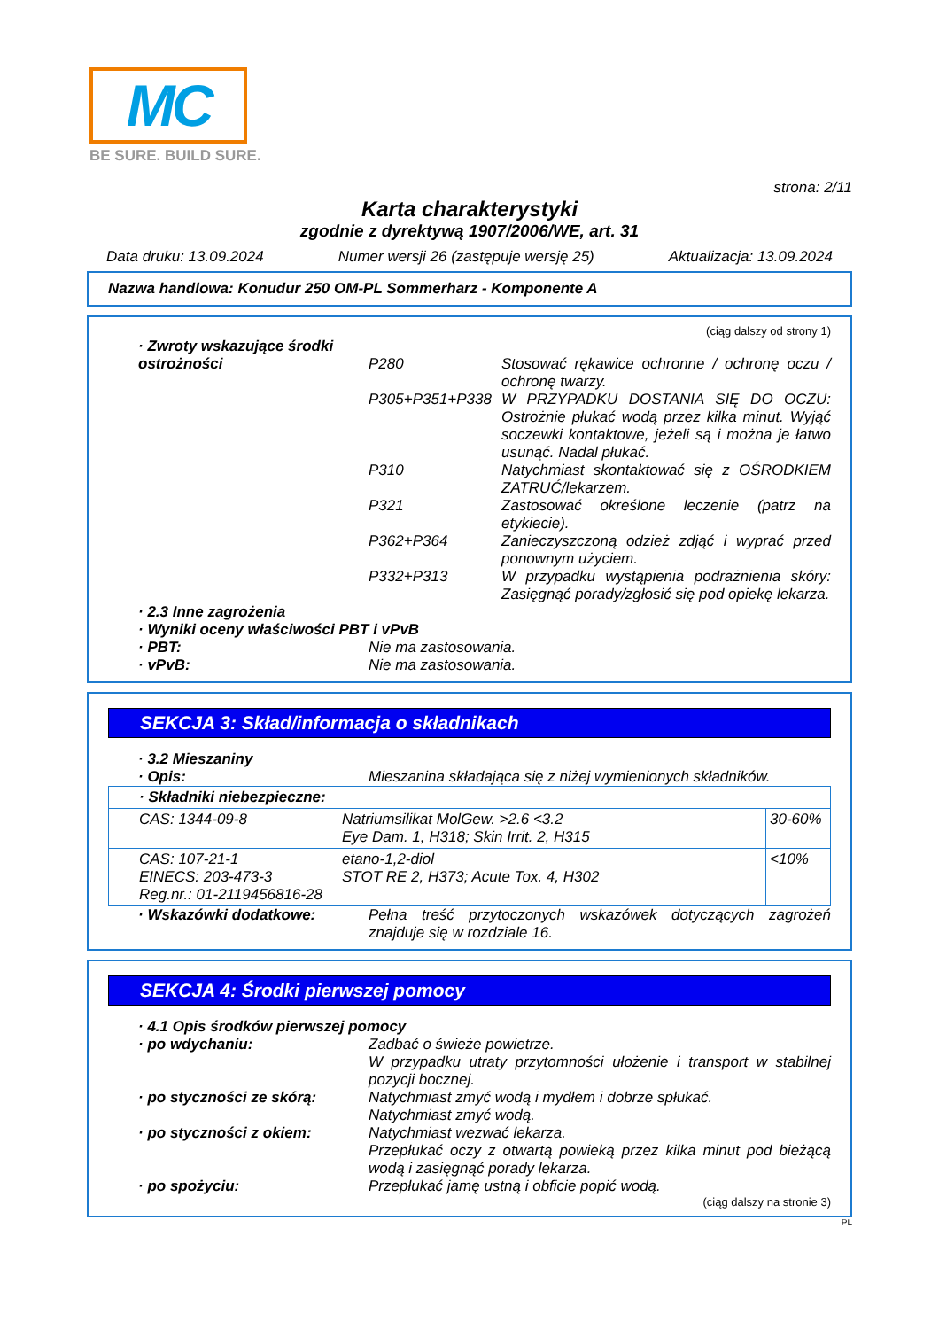MC
BE SURE. BUILD SURE.
strona: 2/11
Karta charakterystyki
zgodnie z dyrektywą 1907/2006/WE, art. 31
Data druku: 13.09.2024 Numer wersji 26 (zastępuje wersję 25) Aktualizacja: 13.09.2024
Nazwa handlowa: Konudur 250 OM-PL Sommerharz - Komponente A
(ciąg dalszy od strony 1)
· Zwroty wskazujące środki ostrożności
P280
Stosować rękawice ochronne / ochronę oczu / ochronę twarzy.
P305+P351+P338 W PRZYPADKU DOSTANIA SIĘ DO OCZU: Ostrożnie płukać wodą przez kilka minut. Wyjąć soczewki kontaktowe, jeżeli są i można je łatwo usunąć. Nadal płukać.
P310 Natychmiast skontaktować się z OŚRODKIEM ZATRUĆ/lekarzem.
P321 Zastosować określone leczenie (patrz na etykiecie).
P362+P364 Zanieczyszczoną odzież zdjąć i wyprać przed ponownym użyciem.
P332+P313 W przypadku wystąpienia podrażnienia skóry: Zasięgnąć porady/zgłosić się pod opiekę lekarza.
· 2.3 Inne zagrożenia
· Wyniki oceny właściwości PBT i vPvB
· PBT: Nie ma zastosowania.
· vPvB: Nie ma zastosowania.
SEKCJA 3: Skład/informacja o składnikach
· 3.2 Mieszaniny
· Opis: Mieszanina składająca się z niżej wymienionych składników.
| · Składniki niebezpieczne: | | |
| CAS: 1344-09-8 | Natriumsilikat MolGew. >2.6 <3.2 Eye Dam. 1, H318; Skin Irrit. 2, H315 | 30-60% |
| CAS: 107-21-1 EINECS: 203-473-3 Reg.nr.: 01-2119456816-28 | etano-1,2-diol STOT RE 2, H373; Acute Tox. 4, H302 | <10% |
· Wskazówki dodatkowe: Pełna treść przytoczonych wskazówek dotyczących zagrożeń znajduje się w rozdziale 16.
SEKCJA 4: Środki pierwszej pomocy
· 4.1 Opis środków pierwszej pomocy
· po wdychaniu: Zadbać o świeże powietrze.
W przypadku utraty przytomności ułożenie i transport w stabilnej pozycji bocznej.
· po styczności ze skórą: Natychmiast zmyć wodą i mydłem i dobrze spłukać.
Natychmiast zmyć wodą.
· po styczności z okiem: Natychmiast wezwać lekarza.
Przepłukać oczy z otwartą powieką przez kilka minut pod bieżącą wodą i zasięgnąć porady lekarza.
· po spożyciu: Przepłukać jamę ustną i obficie popić wodą.
(ciąg dalszy na stronie 3)
PL